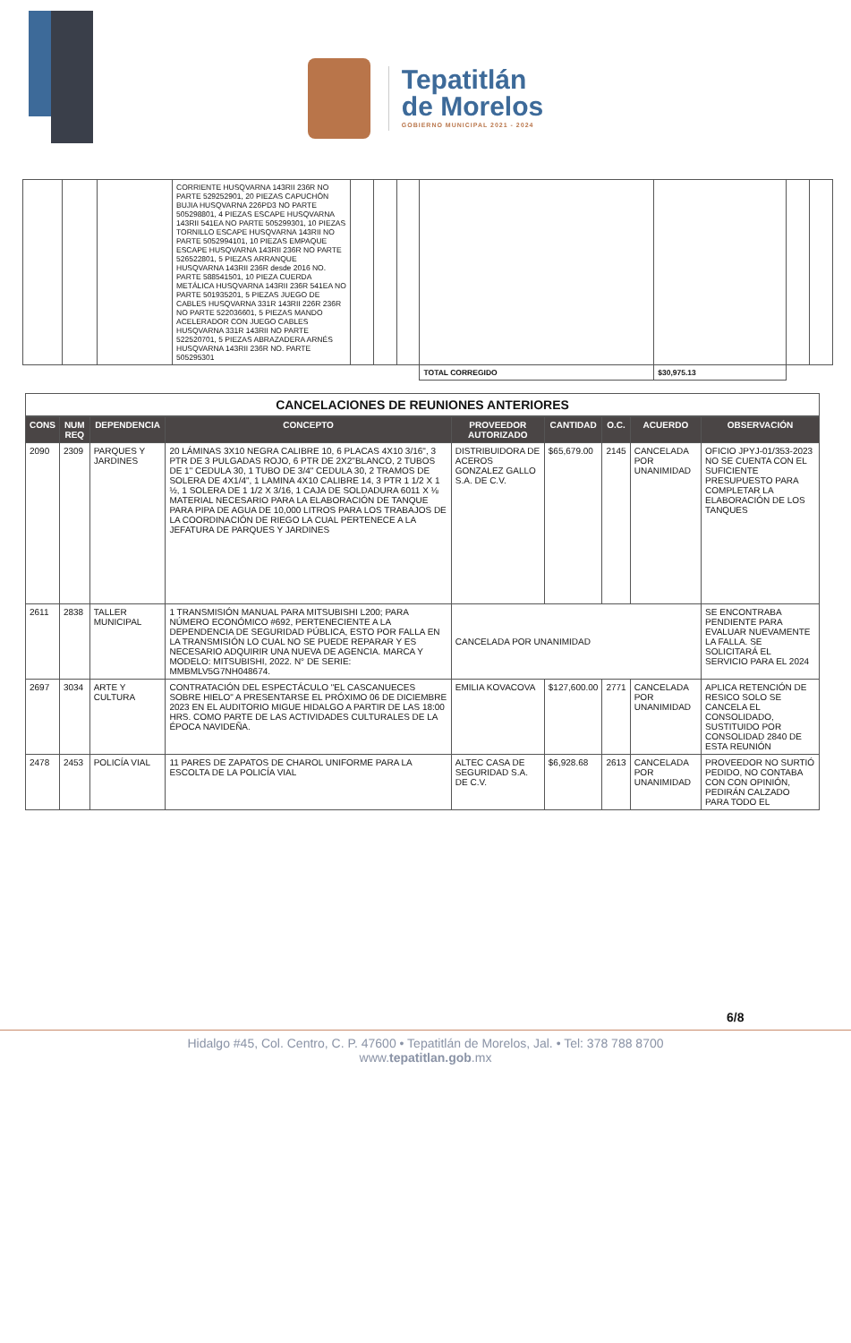Tepatitlán
de Morelos
GOBIERNO MUNICIPAL 2021 - 2024
| | | | CORRIENTE HUSQVARNA 143RII 236R NO PARTE 529252901, 20 PIEZAS CAPUCHÓN BUJIA HUSQVARNA 226PD3 NO PARTE 505298801, 4 PIEZAS ESCAPE HUSQVARNA 143RII 541EA NO PARTE 505299301, 10 PIEZAS TORNILLO ESCAPE HUSQVARNA 143RII NO PARTE 5052994101, 10 PIEZAS EMPAQUE ESCAPE HUSQVARNA 143RII 236R NO PARTE 526522801, 5 PIEZAS ARRANQUE HUSQVARNA 143RII 236R desde 2016 NO. PARTE 588541501, 10 PIEZA CUERDA METÁLICA HUSQVARNA 143RII 236R 541EA NO PARTE 501935201, 5 PIEZAS JUEGO DE CABLES HUSQVARNA 331R 143RII 226R 236R NO PARTE 522036601, 5 PIEZAS MANDO ACELERADOR CON JUEGO CABLES HUSQVARNA 331R 143RII NO PARTE 522520701, 5 PIEZAS ABRAZADERA ARNÉS HUSQVARNA 143RII 236R NO. PARTE 505295301 | | | | | | | |
| | | | | | | | TOTAL CORREGIDO | $30,975.13 | | |
CANCELACIONES DE REUNIONES ANTERIORES
| CONS | NUM REQ | DEPENDENCIA | CONCEPTO | PROVEEDOR AUTORIZADO | CANTIDAD | O.C. | ACUERDO | OBSERVACIÓN |
| --- | --- | --- | --- | --- | --- | --- | --- | --- |
| 2090 | 2309 | PARQUES Y JARDINES | 20 LÁMINAS 3X10 NEGRA CALIBRE 10, 6 PLACAS 4X10 3/16", 3 PTR DE 3 PULGADAS ROJO, 6 PTR DE 2X2"BLANCO, 2 TUBOS DE 1" CEDULA 30, 1 TUBO DE 3/4" CEDULA 30, 2 TRAMOS DE SOLERA DE 4X1/4", 1 LAMINA 4X10 CALIBRE 14, 3 PTR 1 1/2 X 1 ½, 1 SOLERA DE 1 1/2 X 3/16, 1 CAJA DE SOLDADURA 6011 X ⅛ MATERIAL NECESARIO PARA LA ELABORACIÓN DE TANQUE PARA PIPA DE AGUA DE 10,000 LITROS PARA LOS TRABAJOS DE LA COORDINACIÓN DE RIEGO LA CUAL PERTENECE A LA JEFATURA DE PARQUES Y JARDINES | DISTRIBUIDORA DE ACEROS GONZALEZ GALLO S.A. DE C.V. | $65,679.00 | 2145 | CANCELADA POR UNANIMIDAD | OFICIO JPYJ-01/353-2023 NO SE CUENTA CON EL SUFICIENTE PRESUPUESTO PARA COMPLETAR LA ELABORACIÓN DE LOS TANQUES |
| 2611 | 2838 | TALLER MUNICIPAL | 1 TRANSMISIÓN MANUAL PARA MITSUBISHI L200; PARA NÚMERO ECONÓMICO #692, PERTENECIENTE A LA DEPENDENCIA DE SEGURIDAD PÚBLICA, ESTO POR FALLA EN LA TRANSMISIÓN LO CUAL NO SE PUEDE REPARAR Y ES NECESARIO ADQUIRIR UNA NUEVA DE AGENCIA. MARCA Y MODELO: MITSUBISHI, 2022. N° DE SERIE: MMBMLV5G7NH048674. | CANCELADA POR UNANIMIDAD | | | | SE ENCONTRABA PENDIENTE PARA EVALUAR NUEVAMENTE LA FALLA. SE SOLICITARÁ EL SERVICIO PARA EL 2024 |
| 2697 | 3034 | ARTE Y CULTURA | CONTRATACIÓN DEL ESPECTÁCULO "EL CASCANUECES SOBRE HIELO" A PRESENTARSE EL PRÓXIMO 06 DE DICIEMBRE 2023 EN EL AUDITORIO MIGUE HIDALGO A PARTIR DE LAS 18:00 HRS. COMO PARTE DE LAS ACTIVIDADES CULTURALES DE LA ÉPOCA NAVIDEÑA. | EMILIA KOVACOVA | $127,600.00 | 2771 | CANCELADA POR UNANIMIDAD | APLICA RETENCIÓN DE RESICO SOLO SE CANCELA EL CONSOLIDADO, SUSTITUIDO POR CONSOLIDAD 2840 DE ESTA REUNIÓN |
| 2478 | 2453 | POLICÍA VIAL | 11 PARES DE ZAPATOS DE CHAROL UNIFORME PARA LA ESCOLTA DE LA POLICÍA VIAL | ALTEC CASA DE SEGURIDAD S.A. DE C.V. | $6,928.68 | 2613 | CANCELADA POR UNANIMIDAD | PROVEEDOR NO SURTIÓ PEDIDO, NO CONTABA CON CON OPINIÓN, PEDIRÁN CALZADO PARA TODO EL |
6/8
Hidalgo #45, Col. Centro, C. P. 47600 • Tepatitlán de Morelos, Jal. • Tel: 378 788 8700
www.tepatitlan.gob.mx